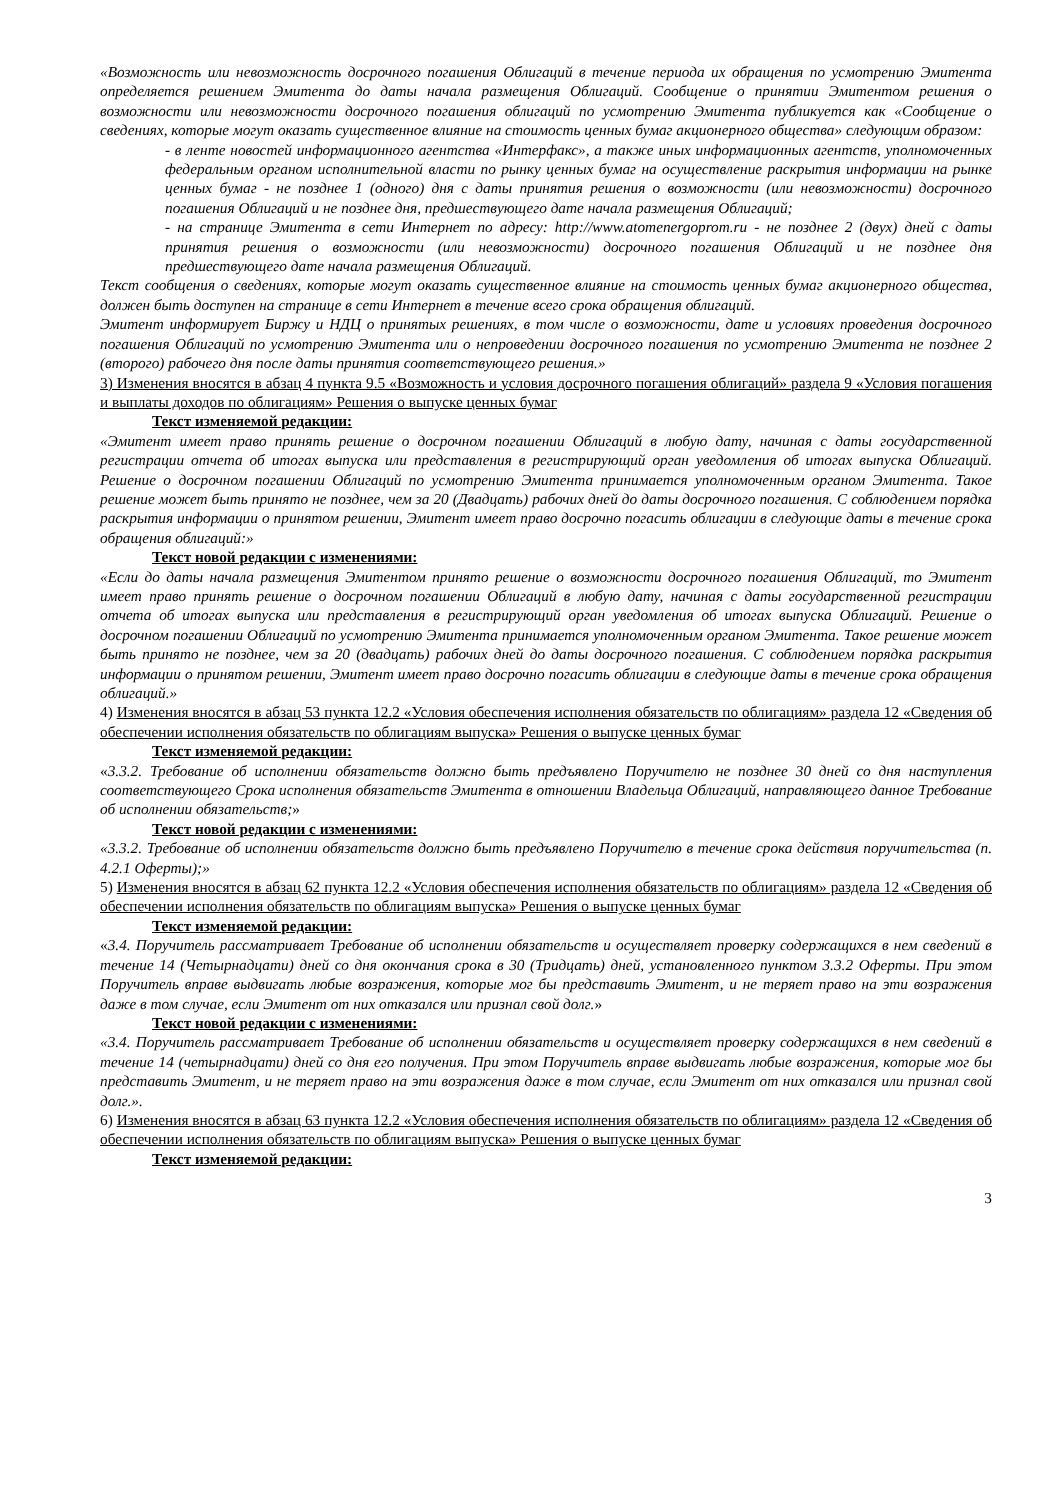«Возможность или невозможность досрочного погашения Облигаций в течение периода их обращения по усмотрению Эмитента определяется решением Эмитента до даты начала размещения Облигаций. Сообщение о принятии Эмитентом решения о возможности или невозможности досрочного погашения облигаций по усмотрению Эмитента публикуется как «Сообщение о сведениях, которые могут оказать существенное влияние на стоимость ценных бумаг акционерного общества» следующим образом:
- в ленте новостей информационного агентства «Интерфакс», а также иных информационных агентств, уполномоченных федеральным органом исполнительной власти по рынку ценных бумаг на осуществление раскрытия информации на рынке ценных бумаг - не позднее 1 (одного) дня с даты принятия решения о возможности (или невозможности) досрочного погашения Облигаций и не позднее дня, предшествующего дате начала размещения Облигаций;
- на странице Эмитента в сети Интернет по адресу: http://www.atomenergoprom.ru - не позднее 2 (двух) дней с даты принятия решения о возможности (или невозможности) досрочного погашения Облигаций и не позднее дня предшествующего дате начала размещения Облигаций.
Текст сообщения о сведениях, которые могут оказать существенное влияние на стоимость ценных бумаг акционерного общества, должен быть доступен на странице в сети Интернет в течение всего срока обращения облигаций.
Эмитент информирует Биржу и НДЦ о принятых решениях, в том числе о возможности, дате и условиях проведения досрочного погашения Облигаций по усмотрению Эмитента или о непроведении досрочного погашения по усмотрению Эмитента не позднее 2 (второго) рабочего дня после даты принятия соответствующего решения.»
3) Изменения вносятся в абзац 4 пункта 9.5 «Возможность и условия досрочного погашения облигаций» раздела 9 «Условия погашения и выплаты доходов по облигациям» Решения о выпуске ценных бумаг
Текст изменяемой редакции:
«Эмитент имеет право принять решение о досрочном погашении Облигаций в любую дату, начиная с даты государственной регистрации отчета об итогах выпуска или представления в регистрирующий орган уведомления об итогах выпуска Облигаций. Решение о досрочном погашении Облигаций по усмотрению Эмитента принимается уполномоченным органом Эмитента. Такое решение может быть принято не позднее, чем за 20 (Двадцать) рабочих дней до даты досрочного погашения. С соблюдением порядка раскрытия информации о принятом решении, Эмитент имеет право досрочно погасить облигации в следующие даты в течение срока обращения облигаций:»
Текст новой редакции с изменениями:
«Если до даты начала размещения Эмитентом принято решение о возможности досрочного погашения Облигаций, то Эмитент имеет право принять решение о досрочном погашении Облигаций в любую дату, начиная с даты государственной регистрации отчета об итогах выпуска или представления в регистрирующий орган уведомления об итогах выпуска Облигаций. Решение о досрочном погашении Облигаций по усмотрению Эмитента принимается уполномоченным органом Эмитента. Такое решение может быть принято не позднее, чем за 20 (двадцать) рабочих дней до даты досрочного погашения. С соблюдением порядка раскрытия информации о принятом решении, Эмитент имеет право досрочно погасить облигации в следующие даты в течение срока обращения облигаций.»
4) Изменения вносятся в абзац 53 пункта 12.2 «Условия обеспечения исполнения обязательств по облигациям» раздела 12 «Сведения об обеспечении исполнения обязательств по облигациям выпуска» Решения о выпуске ценных бумаг
Текст изменяемой редакции:
«3.3.2. Требование об исполнении обязательств должно быть предъявлено Поручителю не позднее 30 дней со дня наступления соответствующего Срока исполнения обязательств Эмитента в отношении Владельца Облигаций, направляющего данное Требование об исполнении обязательств;»
Текст новой редакции с изменениями:
«3.3.2. Требование об исполнении обязательств должно быть предъявлено Поручителю в течение срока действия поручительства (п. 4.2.1 Оферты);»
5) Изменения вносятся в абзац 62 пункта 12.2 «Условия обеспечения исполнения обязательств по облигациям» раздела 12 «Сведения об обеспечении исполнения обязательств по облигациям выпуска» Решения о выпуске ценных бумаг
Текст изменяемой редакции:
«3.4. Поручитель рассматривает Требование об исполнении обязательств и осуществляет проверку содержащихся в нем сведений в течение 14 (Четырнадцати) дней со дня окончания срока в 30 (Тридцать) дней, установленного пунктом 3.3.2 Оферты. При этом Поручитель вправе выдвигать любые возражения, которые мог бы представить Эмитент, и не теряет право на эти возражения даже в том случае, если Эмитент от них отказался или признал свой долг.»
Текст новой редакции с изменениями:
«3.4. Поручитель рассматривает Требование об исполнении обязательств и осуществляет проверку содержащихся в нем сведений в течение 14 (четырнадцати) дней со дня его получения. При этом Поручитель вправе выдвигать любые возражения, которые мог бы представить Эмитент, и не теряет право на эти возражения даже в том случае, если Эмитент от них отказался или признал свой долг.».
6) Изменения вносятся в абзац 63 пункта 12.2 «Условия обеспечения исполнения обязательств по облигациям» раздела 12 «Сведения об обеспечении исполнения обязательств по облигациям выпуска» Решения о выпуске ценных бумаг
Текст изменяемой редакции:
3